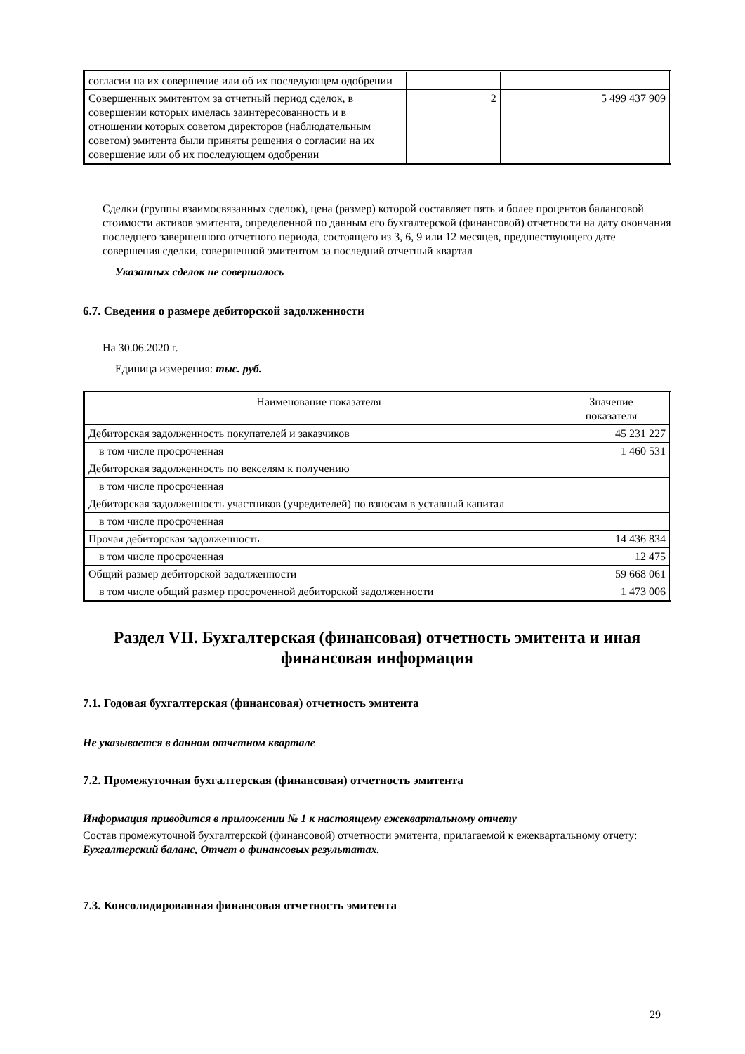| согласии на их совершение или об их последующем одобрении | | |
| Совершенных эмитентом за отчетный период сделок, в совершении которых имелась заинтересованность и в отношении которых советом директоров (наблюдательным советом) эмитента были приняты решения о согласии на их совершение или об их последующем одобрении | 2 | 5 499 437 909 |
Сделки (группы взаимосвязанных сделок), цена (размер) которой составляет пять и более процентов балансовой стоимости активов эмитента, определенной по данным его бухгалтерской (финансовой) отчетности на дату окончания последнего завершенного отчетного периода, состоящего из 3, 6, 9 или 12 месяцев, предшествующего дате совершения сделки, совершенной эмитентом за последний отчетный квартал
Указанных сделок не совершалось
6.7. Сведения о размере дебиторской задолженности
На 30.06.2020 г.
Единица измерения: тыс. руб.
| Наименование показателя | Значение показателя |
| --- | --- |
| Дебиторская задолженность покупателей и заказчиков | 45 231 227 |
| в том числе просроченная | 1 460 531 |
| Дебиторская задолженность по векселям к получению | |
| в том числе просроченная | |
| Дебиторская задолженность участников (учредителей) по взносам в уставный капитал | |
| в том числе просроченная | |
| Прочая дебиторская задолженность | 14 436 834 |
| в том числе просроченная | 12 475 |
| Общий размер дебиторской задолженности | 59 668 061 |
| в том числе общий размер просроченной дебиторской задолженности | 1 473 006 |
Раздел VII. Бухгалтерская (финансовая) отчетность эмитента и иная финансовая информация
7.1. Годовая бухгалтерская (финансовая) отчетность эмитента
Не указывается в данном отчетном квартале
7.2. Промежуточная бухгалтерская (финансовая) отчетность эмитента
Информация приводится в приложении № 1 к настоящему ежеквартальному отчету
Состав промежуточной бухгалтерской (финансовой) отчетности эмитента, прилагаемой к ежеквартальному отчету:
Бухгалтерский баланс, Отчет о финансовых результатах.
7.3. Консолидированная финансовая отчетность эмитента
29